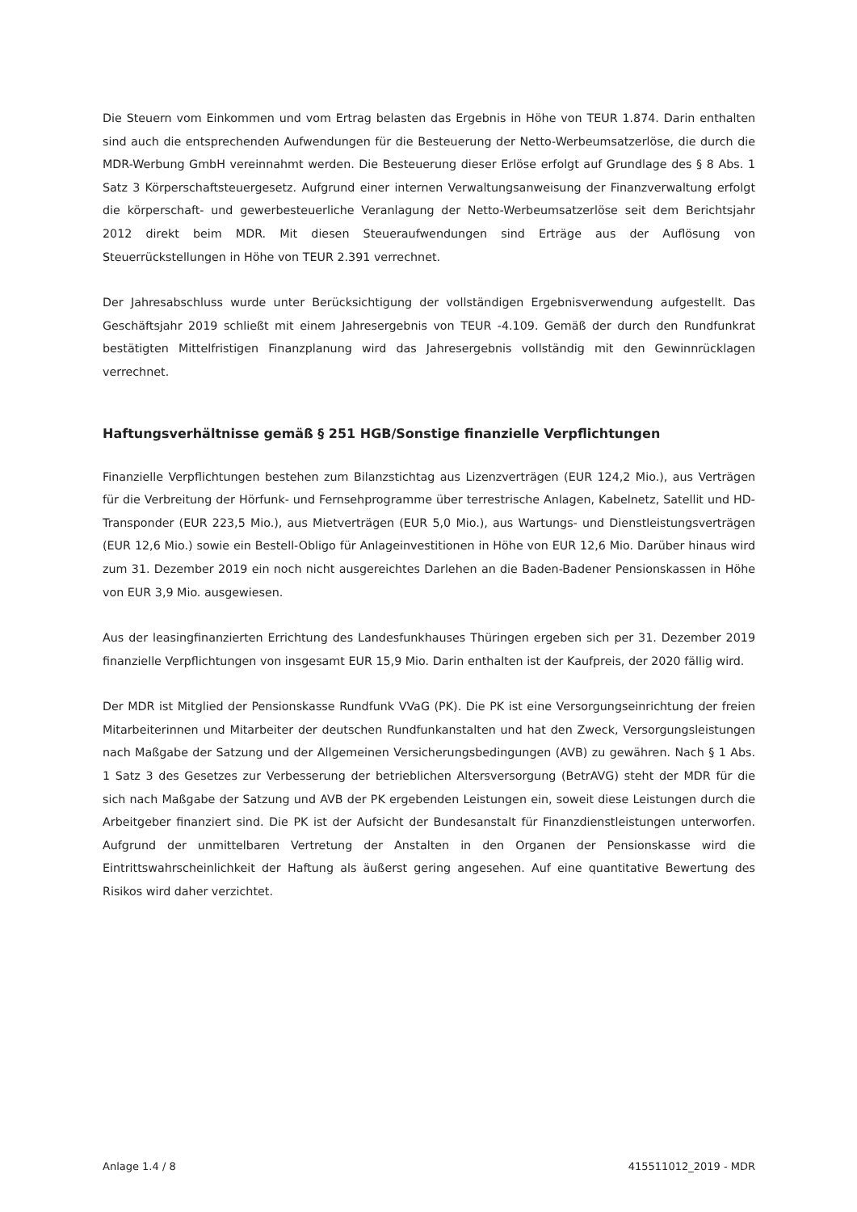Die Steuern vom Einkommen und vom Ertrag belasten das Ergebnis in Höhe von TEUR 1.874. Darin enthalten sind auch die entsprechenden Aufwendungen für die Besteuerung der Netto-Werbeumsatzerlöse, die durch die MDR-Werbung GmbH vereinnahmt werden. Die Besteuerung dieser Erlöse erfolgt auf Grundlage des § 8 Abs. 1 Satz 3 Körperschaftsteuergesetz. Aufgrund einer internen Verwaltungsanweisung der Finanzverwaltung erfolgt die körperschaft- und gewerbesteuerliche Veranlagung der Netto-Werbeumsatzerlöse seit dem Berichtsjahr 2012 direkt beim MDR. Mit diesen Steueraufwendungen sind Erträge aus der Auflösung von Steuerrückstellungen in Höhe von TEUR 2.391 verrechnet.
Der Jahresabschluss wurde unter Berücksichtigung der vollständigen Ergebnisverwendung aufgestellt. Das Geschäftsjahr 2019 schließt mit einem Jahresergebnis von TEUR -4.109. Gemäß der durch den Rundfunkrat bestätigten Mittelfristigen Finanzplanung wird das Jahresergebnis vollständig mit den Gewinnrücklagen verrechnet.
Haftungsverhältnisse gemäß § 251 HGB/Sonstige finanzielle Verpflichtungen
Finanzielle Verpflichtungen bestehen zum Bilanzstichtag aus Lizenzverträgen (EUR 124,2 Mio.), aus Verträgen für die Verbreitung der Hörfunk- und Fernsehprogramme über terrestrische Anlagen, Kabelnetz, Satellit und HD-Transponder (EUR 223,5 Mio.), aus Mietverträgen (EUR 5,0 Mio.), aus Wartungs- und Dienstleistungsverträgen (EUR 12,6 Mio.) sowie ein Bestell-Obligo für Anlageinvestitionen in Höhe von EUR 12,6 Mio. Darüber hinaus wird zum 31. Dezember 2019 ein noch nicht ausgereichtes Darlehen an die Baden-Badener Pensionskassen in Höhe von EUR 3,9 Mio. ausgewiesen.
Aus der leasingfinanzierten Errichtung des Landesfunkhauses Thüringen ergeben sich per 31. Dezember 2019 finanzielle Verpflichtungen von insgesamt EUR 15,9 Mio. Darin enthalten ist der Kaufpreis, der 2020 fällig wird.
Der MDR ist Mitglied der Pensionskasse Rundfunk VVaG (PK). Die PK ist eine Versorgungseinrichtung der freien Mitarbeiterinnen und Mitarbeiter der deutschen Rundfunkanstalten und hat den Zweck, Versorgungsleistungen nach Maßgabe der Satzung und der Allgemeinen Versicherungsbedingungen (AVB) zu gewähren. Nach § 1 Abs. 1 Satz 3 des Gesetzes zur Verbesserung der betrieblichen Altersversorgung (BetrAVG) steht der MDR für die sich nach Maßgabe der Satzung und AVB der PK ergebenden Leistungen ein, soweit diese Leistungen durch die Arbeitgeber finanziert sind. Die PK ist der Aufsicht der Bundesanstalt für Finanzdienstleistungen unterworfen. Aufgrund der unmittelbaren Vertretung der Anstalten in den Organen der Pensionskasse wird die Eintrittswahrscheinlichkeit der Haftung als äußerst gering angesehen. Auf eine quantitative Bewertung des Risikos wird daher verzichtet.
Anlage 1.4 / 8 415511012_2019 - MDR